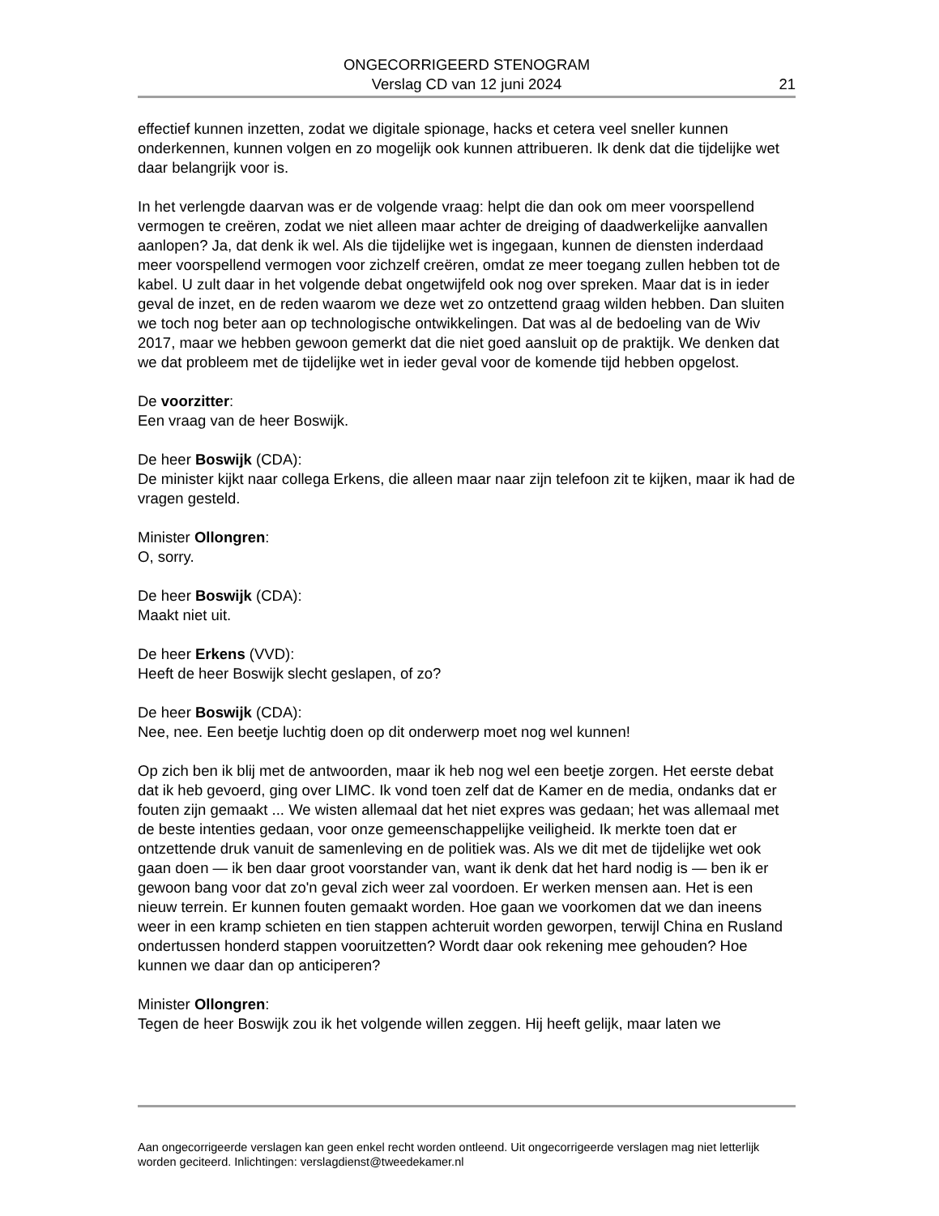ONGECORRIGEERD STENOGRAM
Verslag CD van 12 juni 2024
21
effectief kunnen inzetten, zodat we digitale spionage, hacks et cetera veel sneller kunnen onderkennen, kunnen volgen en zo mogelijk ook kunnen attribueren. Ik denk dat die tijdelijke wet daar belangrijk voor is.
In het verlengde daarvan was er de volgende vraag: helpt die dan ook om meer voorspellend vermogen te creëren, zodat we niet alleen maar achter de dreiging of daadwerkelijke aanvallen aanlopen? Ja, dat denk ik wel. Als die tijdelijke wet is ingegaan, kunnen de diensten inderdaad meer voorspellend vermogen voor zichzelf creëren, omdat ze meer toegang zullen hebben tot de kabel. U zult daar in het volgende debat ongetwijfeld ook nog over spreken. Maar dat is in ieder geval de inzet, en de reden waarom we deze wet zo ontzettend graag wilden hebben. Dan sluiten we toch nog beter aan op technologische ontwikkelingen. Dat was al de bedoeling van de Wiv 2017, maar we hebben gewoon gemerkt dat die niet goed aansluit op de praktijk. We denken dat we dat probleem met de tijdelijke wet in ieder geval voor de komende tijd hebben opgelost.
De voorzitter:
Een vraag van de heer Boswijk.
De heer Boswijk (CDA):
De minister kijkt naar collega Erkens, die alleen maar naar zijn telefoon zit te kijken, maar ik had de vragen gesteld.
Minister Ollongren:
O, sorry.
De heer Boswijk (CDA):
Maakt niet uit.
De heer Erkens (VVD):
Heeft de heer Boswijk slecht geslapen, of zo?
De heer Boswijk (CDA):
Nee, nee. Een beetje luchtig doen op dit onderwerp moet nog wel kunnen!
Op zich ben ik blij met de antwoorden, maar ik heb nog wel een beetje zorgen. Het eerste debat dat ik heb gevoerd, ging over LIMC. Ik vond toen zelf dat de Kamer en de media, ondanks dat er fouten zijn gemaakt ... We wisten allemaal dat het niet expres was gedaan; het was allemaal met de beste intenties gedaan, voor onze gemeenschappelijke veiligheid. Ik merkte toen dat er ontzettende druk vanuit de samenleving en de politiek was. Als we dit met de tijdelijke wet ook gaan doen — ik ben daar groot voorstander van, want ik denk dat het hard nodig is — ben ik er gewoon bang voor dat zo'n geval zich weer zal voordoen. Er werken mensen aan. Het is een nieuw terrein. Er kunnen fouten gemaakt worden. Hoe gaan we voorkomen dat we dan ineens weer in een kramp schieten en tien stappen achteruit worden geworpen, terwijl China en Rusland ondertussen honderd stappen vooruitzetten? Wordt daar ook rekening mee gehouden? Hoe kunnen we daar dan op anticiperen?
Minister Ollongren:
Tegen de heer Boswijk zou ik het volgende willen zeggen. Hij heeft gelijk, maar laten we
Aan ongecorrigeerde verslagen kan geen enkel recht worden ontleend. Uit ongecorrigeerde verslagen mag niet letterlijk worden geciteerd. Inlichtingen: verslagdienst@tweedekamer.nl